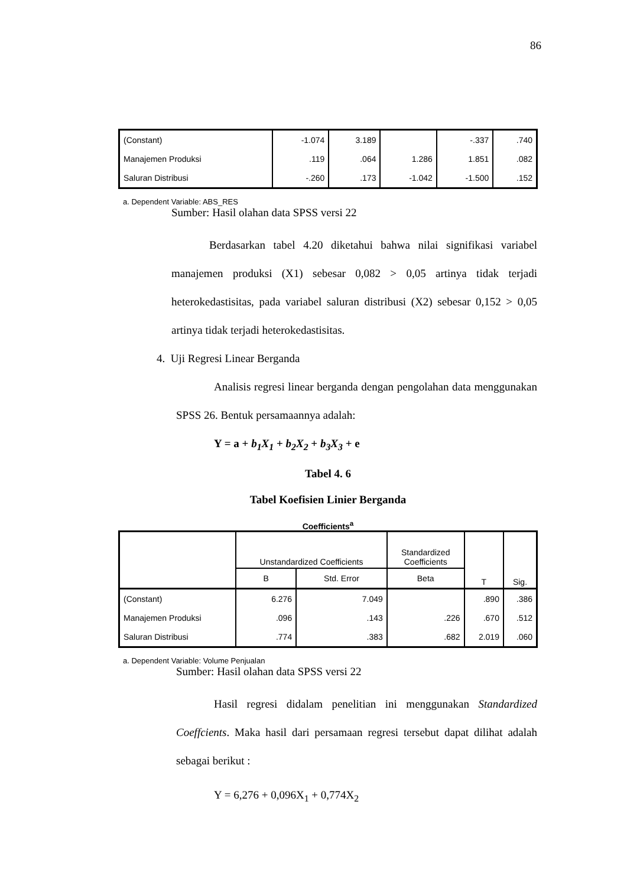86
| (Constant) | -1.074 | 3.189 | | -.337 | .740 |
| Manajemen Produksi | .119 | .064 | 1.286 | 1.851 | .082 |
| Saluran Distribusi | -.260 | .173 | -1.042 | -1.500 | .152 |
a. Dependent Variable: ABS_RES
Sumber: Hasil olahan data SPSS versi 22
Berdasarkan tabel 4.20 diketahui bahwa nilai signifikasi variabel manajemen produksi (X1) sebesar 0,082 > 0,05 artinya tidak terjadi heterokedastisitas, pada variabel saluran distribusi (X2) sebesar 0,152 > 0,05 artinya tidak terjadi heterokedastisitas.
4. Uji Regresi Linear Berganda
Analisis regresi linear berganda dengan pengolahan data menggunakan SPSS 26. Bentuk persamaannya adalah:
Y = a + b<sub>1</sub>X<sub>1</sub> + b<sub>2</sub>X<sub>2</sub> + b<sub>3</sub>X<sub>3</sub> + e
Tabel 4. 6
Tabel Koefisien Linier Berganda
Coefficients<sup>a</sup>
| | Unstandardized Coefficients | | Standardized Coefficients | T | Sig. |
| --- | --- | --- | --- | --- | --- |
| | B | Std. Error | Beta | | |
| (Constant) | 6.276 | 7.049 | | .890 | .386 |
| Manajemen Produksi | .096 | .143 | .226 | .670 | .512 |
| Saluran Distribusi | .774 | .383 | .682 | 2.019 | .060 |
a. Dependent Variable: Volume Penjualan
Sumber: Hasil olahan data SPSS versi 22
Hasil regresi didalam penelitian ini menggunakan Standardized Coeffcients. Maka hasil dari persamaan regresi tersebut dapat dilihat adalah sebagai berikut :
Y = 6,276 + 0,096X<sub>1</sub> + 0,774X<sub>2</sub>